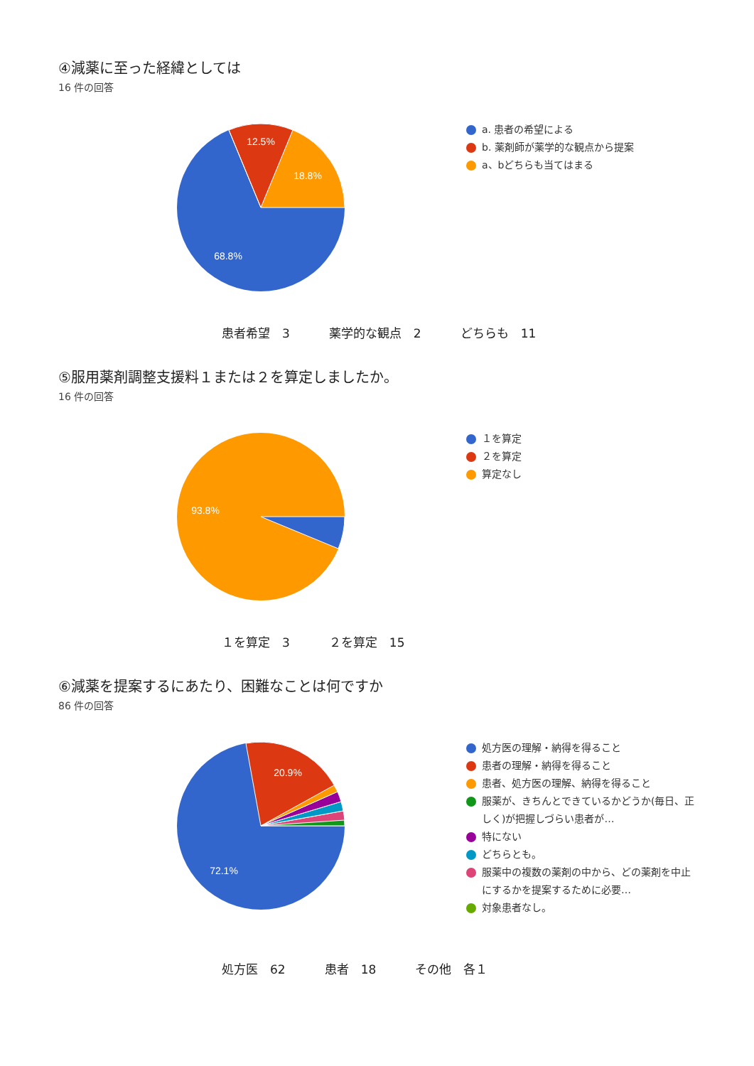④減薬に至った経緯としては
16 件の回答
12.5%
18.8%
68.8%
a. 患者の希望による
b. 薬剤師が薬学的な観点から提案
a、bどちらも当てはまる
患者希望　3 薬学的な観点　2 どちらも　11
⑤服用薬剤調整支援料１または２を算定しましたか。
16 件の回答
93.8%
１を算定
２を算定
算定なし
１を算定　3 ２を算定　15
⑥減薬を提案するにあたり、困難なことは何ですか
86 件の回答
20.9%
72.1%
処方医の理解・納得を得ること
患者の理解・納得を得ること
患者、処方医の理解、納得を得ること
服薬が、きちんとできているかどうか(毎日、正しく)が把握しづらい患者が…
特にない
どちらとも。
服薬中の複数の薬剤の中から、どの薬剤を中止にするかを提案するために必要…
対象患者なし。
処方医　62 患者　18 その他　各１